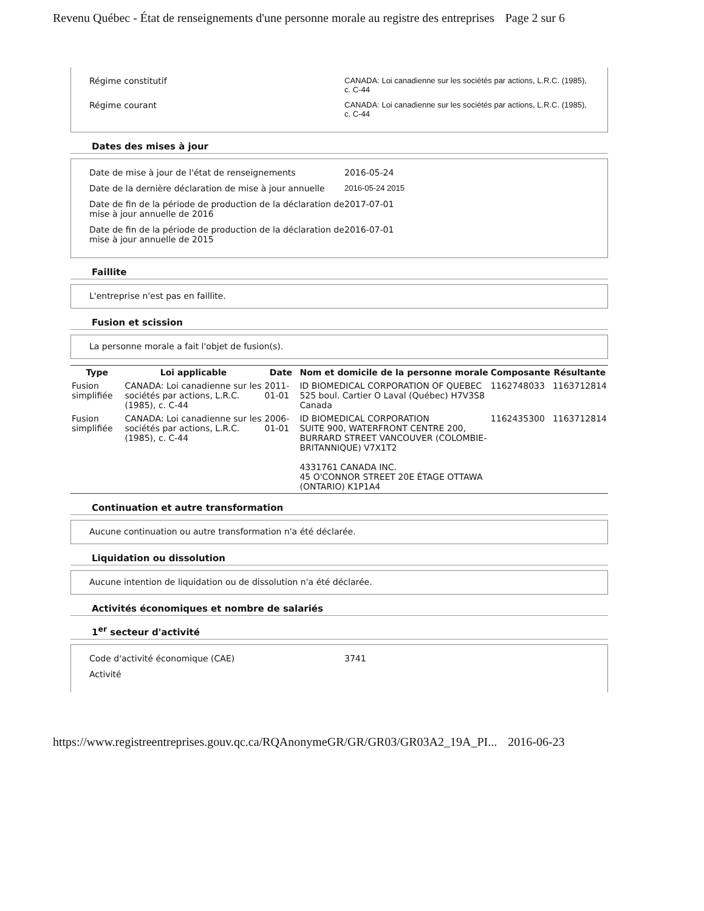Revenu Québec - État de renseignements d'une personne morale au registre des entreprises Page 2 sur 6
Régime constitutif CANADA: Loi canadienne sur les sociétés par actions, L.R.C. (1985), c. C-44
Régime courant CANADA: Loi canadienne sur les sociétés par actions, L.R.C. (1985), c. C-44
Dates des mises à jour
Date de mise à jour de l'état de renseignements 2016-05-24
Date de la dernière déclaration de mise à jour annuelle
2016-05-24 2015
Date de fin de la période de production de la déclaration de mise à jour annuelle de 2016
2017-07-01
Date de fin de la période de production de la déclaration de mise à jour annuelle de 2015
2016-07-01
Faillite
L'entreprise n'est pas en faillite.
Fusion et scission
La personne morale a fait l'objet de fusion(s).
| Type | Loi applicable | Date | Nom et domicile de la personne morale | Composante | Résultante |
| --- | --- | --- | --- | --- | --- |
| Fusion simplifiée | CANADA: Loi canadienne sur les sociétés par actions, L.R.C. (1985), c. C-44 | 2011-01-01 | ID BIOMEDICAL CORPORATION OF QUEBEC 525 boul. Cartier O Laval (Québec) H7V3S8 Canada | 1162748033 | 1163712814 |
| Fusion simplifiée | CANADA: Loi canadienne sur les sociétés par actions, L.R.C. (1985), c. C-44 | 2006-01-01 | ID BIOMEDICAL CORPORATION SUITE 900, WATERFRONT CENTRE 200, BURRARD STREET VANCOUVER (COLOMBIE-BRITANNIQUE) V7X1T2 4331761 CANADA INC. 45 O'CONNOR STREET 20E ÉTAGE OTTAWA (ONTARIO) K1P1A4 | 1162435300 | 1163712814 |
Continuation et autre transformation
Aucune continuation ou autre transformation n'a été déclarée.
Liquidation ou dissolution
Aucune intention de liquidation ou de dissolution n'a été déclarée.
Activités économiques et nombre de salariés
1<sup>er</sup> secteur d'activité
Code d'activité économique (CAE) 3741
Activité
https://www.registreentreprises.gouv.qc.ca/RQAnonymeGR/GR/GR03/GR03A2_19A_PI... 2016-06-23